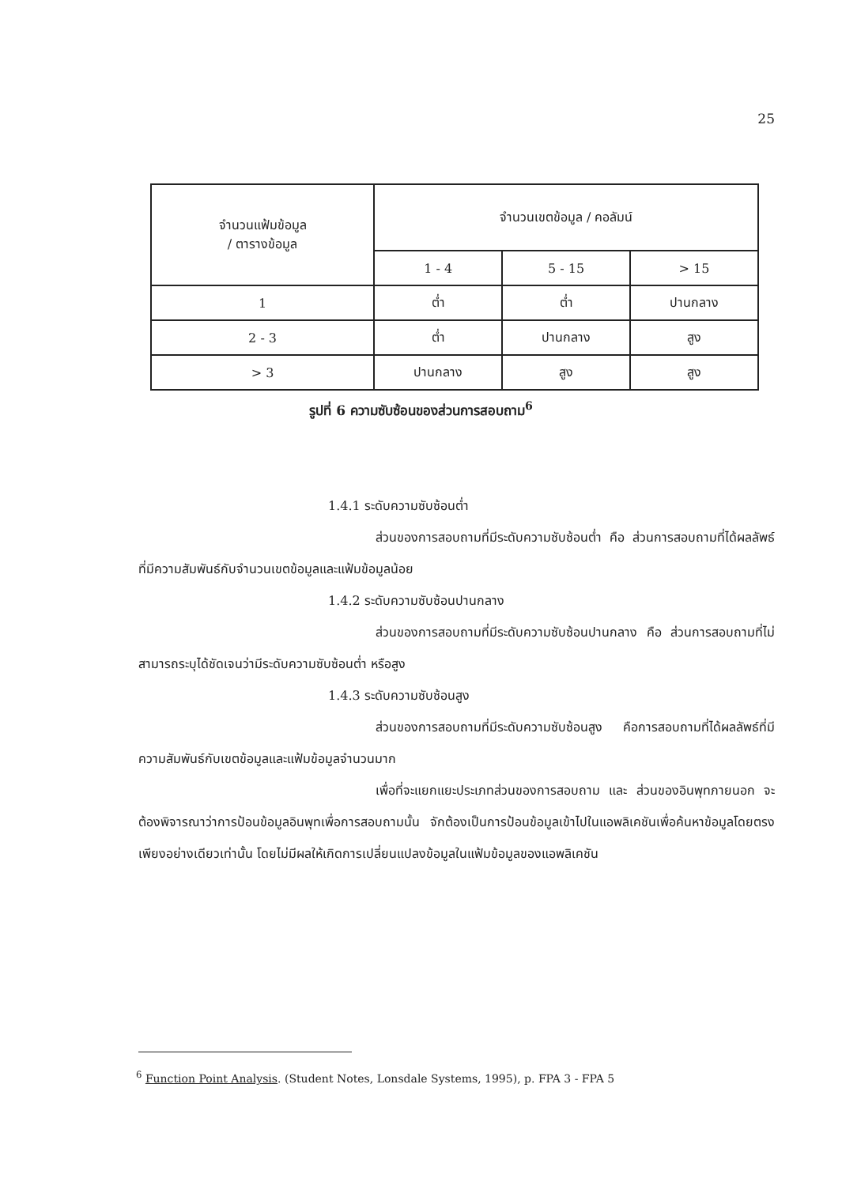25
| จำนวนแฟ้มข้อมูล / ตารางข้อมูล | จำนวนเขตข้อมูล / คอลัมน์ | | |
| --- | --- | --- | --- |
| | 1 - 4 | 5 - 15 | > 15 |
| 1 | ต่ำ | ต่ำ | ปานกลาง |
| 2 - 3 | ต่ำ | ปานกลาง | สูง |
| > 3 | ปานกลาง | สูง | สูง |
รูปที่ 6 ความซับซ้อนของส่วนการสอบถาม<sup>6</sup>
1.4.1 ระดับความซับซ้อนต่ำ
ส่วนของการสอบถามที่มีระดับความซับซ้อนต่ำ คือ ส่วนการสอบถามที่ได้ผลลัพธ์ที่มีความสัมพันธ์กับจำนวนเขตข้อมูลและแฟ้มข้อมูลน้อย
1.4.2 ระดับความซับซ้อนปานกลาง
ส่วนของการสอบถามที่มีระดับความซับซ้อนปานกลาง คือ ส่วนการสอบถามที่ไม่สามารถระบุได้ชัดเจนว่ามีระดับความซับซ้อนต่ำ หรือสูง
1.4.3 ระดับความซับซ้อนสูง
ส่วนของการสอบถามที่มีระดับความซับซ้อนสูง คือการสอบถามที่ได้ผลลัพธ์ที่มีความสัมพันธ์กับเขตข้อมูลและแฟ้มข้อมูลจำนวนมาก
เพื่อที่จะแยกแยะประเภทส่วนของการสอบถาม และ ส่วนของอินพุทภายนอก จะต้องพิจารณาว่าการป้อนข้อมูลอินพุทเพื่อการสอบถามนั้น จักต้องเป็นการป้อนข้อมูลเข้าไปในแอพลิเคชันเพื่อค้นหาข้อมูลโดยตรงเพียงอย่างเดียวเท่านั้น โดยไม่มีผลให้เกิดการเปลี่ยนแปลงข้อมูลในแฟ้มข้อมูลของแอพลิเคชัน
<sup>6</sup> Function Point Analysis. (Student Notes, Lonsdale Systems, 1995), p. FPA 3 - FPA 5